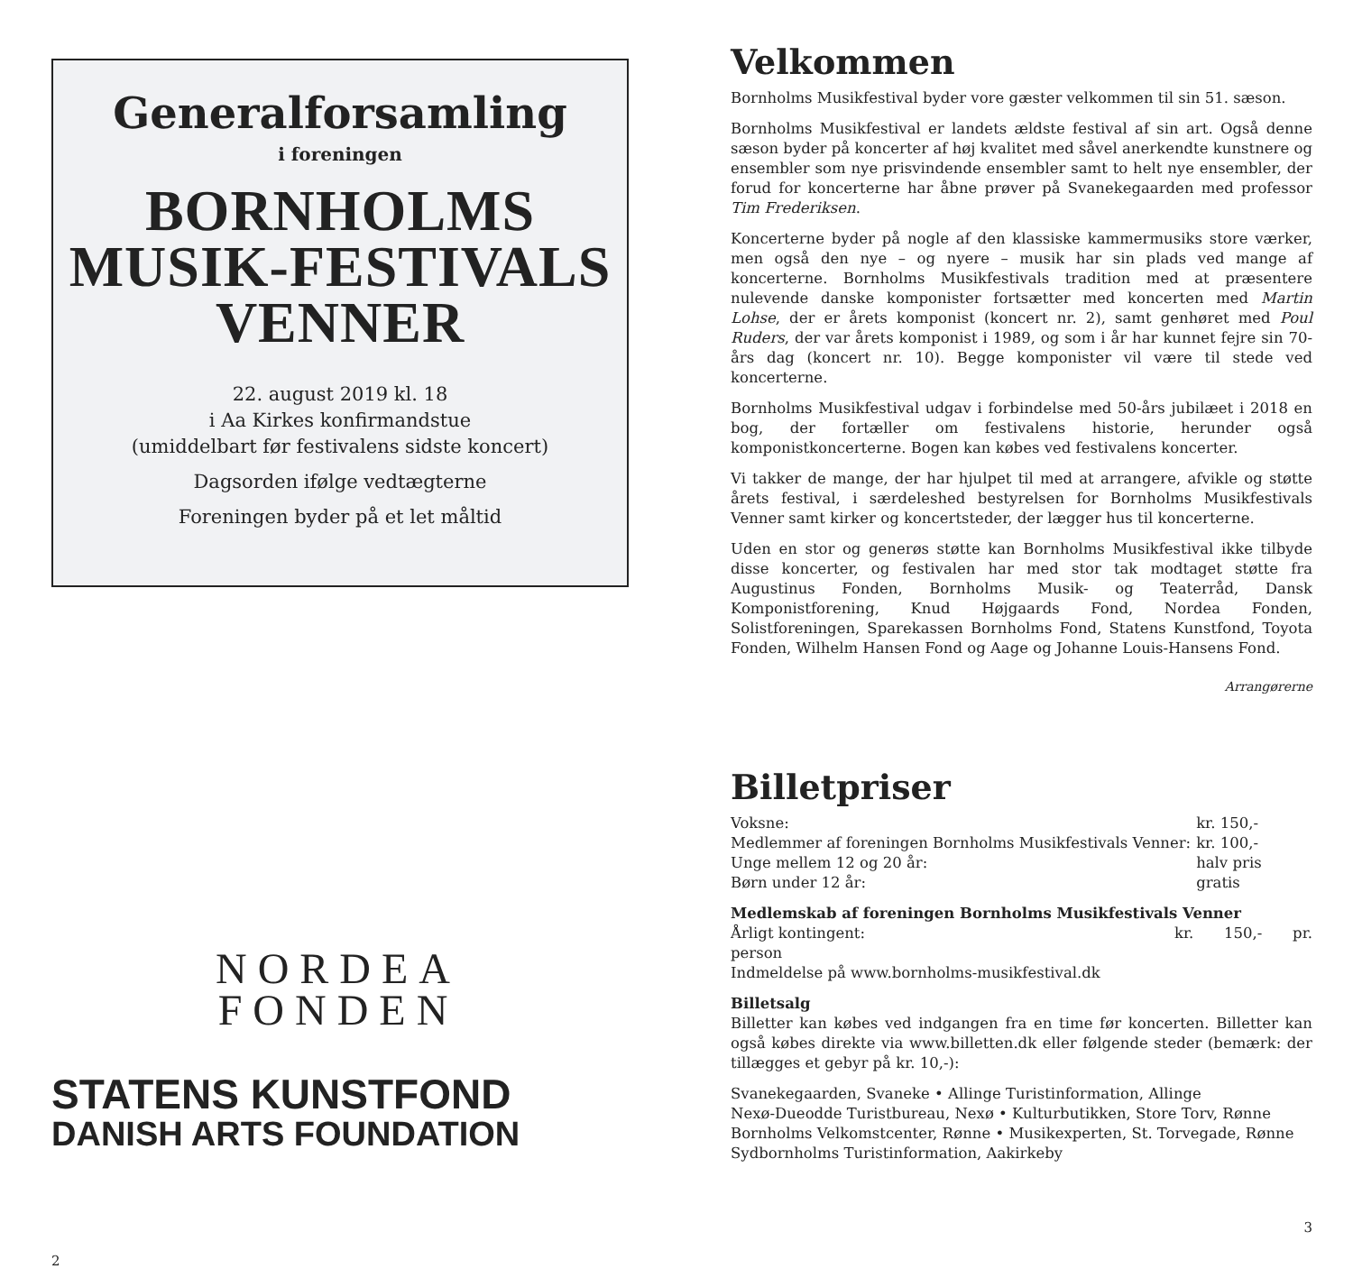Generalforsamling
i foreningen
BORNHOLMS
MUSIK-FESTIVALS
VENNER
22. august 2019 kl. 18
i Aa Kirkes konfirmandstue
(umiddelbart før festivalens sidste koncert)
Dagsorden ifølge vedtægterne
Foreningen byder på et let måltid
NORDEA
FONDEN
STATENS KUNSTFOND
DANISH ARTS FOUNDATION
2
Velkommen
Bornholms Musikfestival byder vore gæster velkommen til sin 51. sæson.
Bornholms Musikfestival er landets ældste festival af sin art. Også denne sæson byder på koncerter af høj kvalitet med såvel anerkendte kunstnere og ensembler som nye prisvindende ensembler samt to helt nye ensembler, der forud for koncerterne har åbne prøver på Svanekegaarden med professor Tim Frederiksen.
Koncerterne byder på nogle af den klassiske kammermusiks store værker, men også den nye – og nyere – musik har sin plads ved mange af koncerterne. Bornholms Musikfestivals tradition med at præsentere nulevende danske komponister fortsætter med koncerten med Martin Lohse, der er årets komponist (koncert nr. 2), samt genhøret med Poul Ruders, der var årets komponist i 1989, og som i år har kunnet fejre sin 70-års dag (koncert nr. 10). Begge komponister vil være til stede ved koncerterne.
Bornholms Musikfestival udgav i forbindelse med 50-års jubilæet i 2018 en bog, der fortæller om festivalens historie, herunder også komponistkoncerterne. Bogen kan købes ved festivalens koncerter.
Vi takker de mange, der har hjulpet til med at arrangere, afvikle og støtte årets festival, i særdeleshed bestyrelsen for Bornholms Musikfestivals Venner samt kirker og koncertsteder, der lægger hus til koncerterne.
Uden en stor og generøs støtte kan Bornholms Musikfestival ikke tilbyde disse koncerter, og festivalen har med stor tak modtaget støtte fra Augustinus Fonden, Bornholms Musik- og Teaterråd, Dansk Komponistforening, Knud Højgaards Fond, Nordea Fonden, Solistforeningen, Sparekassen Bornholms Fond, Statens Kunstfond, Toyota Fonden, Wilhelm Hansen Fond og Aage og Johanne Louis-Hansens Fond.
Arrangørerne
Billetpriser
| Voksne: | kr. 150,- |
| Medlemmer af foreningen Bornholms Musikfestivals Venner: | kr. 100,- |
| Unge mellem 12 og 20 år: | halv pris |
| Børn under 12 år: | gratis |
Medlemskab af foreningen Bornholms Musikfestivals Venner
Årligt kontingent: kr. 150,- pr. person
Indmeldelse på www.bornholms-musikfestival.dk
Billetsalg
Billetter kan købes ved indgangen fra en time før koncerten. Billetter kan også købes direkte via www.billetten.dk eller følgende steder (bemærk: der tillægges et gebyr på kr. 10,-):
Svanekegaarden, Svaneke • Allinge Turistinformation, Allinge
Nexø-Dueodde Turistbureau, Nexø • Kulturbutikken, Store Torv, Rønne
Bornholms Velkomstcenter, Rønne • Musikexperten, St. Torvegade, Rønne
Sydbornholms Turistinformation, Aakirkeby
3